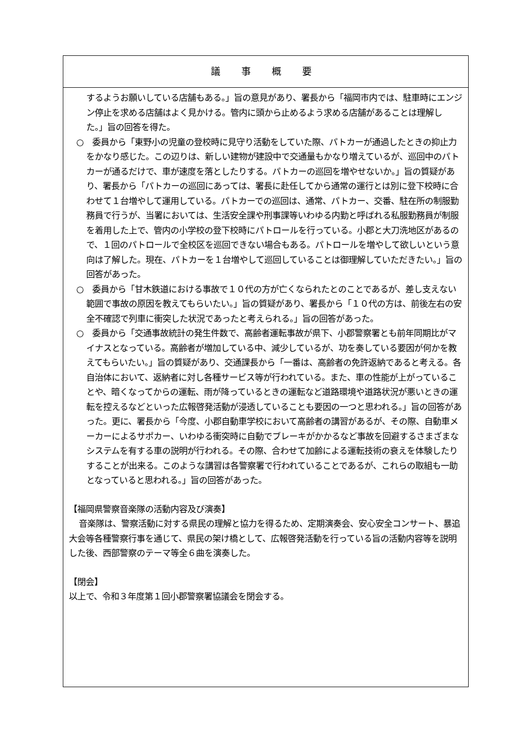議 事 概 要
するようお願いしている店舗もある。」旨の意見があり、署長から「福岡市内では、駐車時にエンジン停止を求める店舗はよく見かける。管内に頭から止めるよう求める店舗があることは理解した。」旨の回答を得た。
○　委員から「東野小の児童の登校時に見守り活動をしていた際、パトカーが通過したときの抑止力をかなり感じた。この辺りは、新しい建物が建設中で交通量もかなり増えているが、巡回中のパトカーが通るだけで、車が速度を落としたりする。パトカーの巡回を増やせないか。」旨の質疑があり、署長から「パトカーの巡回にあっては、署長に赴任してから通常の運行とは別に登下校時に合わせて１台増やして運用している。パトカーでの巡回は、通常、パトカー、交番、駐在所の制服勤務員で行うが、当署においては、生活安全課や刑事課等いわゆる内勤と呼ばれる私服勤務員が制服を着用した上で、管内の小学校の登下校時にパトロールを行っている。小郡と大刀洗地区があるので、１回のパトロールで全校区を巡回できない場合もある。パトロールを増やして欲しいという意向は了解した。現在、パトカーを１台増やして巡回していることは御理解していただきたい。」旨の回答があった。
○　委員から「甘木鉄道における事故で１０代の方が亡くなられたとのことであるが、差し支えない範囲で事故の原因を教えてもらいたい。」旨の質疑があり、署長から「１０代の方は、前後左右の安全不確認で列車に衝突した状況であったと考えられる。」旨の回答があった。
○　委員から「交通事故統計の発生件数で、高齢者運転事故が県下、小郡警察署とも前年同期比がマイナスとなっている。高齢者が増加している中、減少しているが、功を奏している要因が何かを教えてもらいたい。」旨の質疑があり、交通課長から「一番は、高齢者の免許返納であると考える。各自治体において、返納者に対し各種サービス等が行われている。また、車の性能が上がっていることや、暗くなってからの運転、雨が降っているときの運転など道路環境や道路状況が悪いときの運転を控えるなどといった広報啓発活動が浸透していることも要因の一つと思われる。」旨の回答があった。更に、署長から「今度、小郡自動車学校において高齢者の講習があるが、その際、自動車メーカーによるサポカー、いわゆる衝突時に自動でブレーキがかかるなど事故を回避するさまざまなシステムを有する車の説明が行われる。その際、合わせて加齢による運転技術の衰えを体験したりすることが出来る。このような講習は各警察署で行われていることであるが、これらの取組も一助となっていると思われる。」旨の回答があった。
【福岡県警察音楽隊の活動内容及び演奏】
音楽隊は、警察活動に対する県民の理解と協力を得るため、定期演奏会、安心安全コンサート、暴追大会等各種警察行事を通じて、県民の架け橋として、広報啓発活動を行っている旨の活動内容等を説明した後、西部警察のテーマ等全６曲を演奏した。
【閉会】
以上で、令和３年度第１回小郡警察署協議会を閉会する。